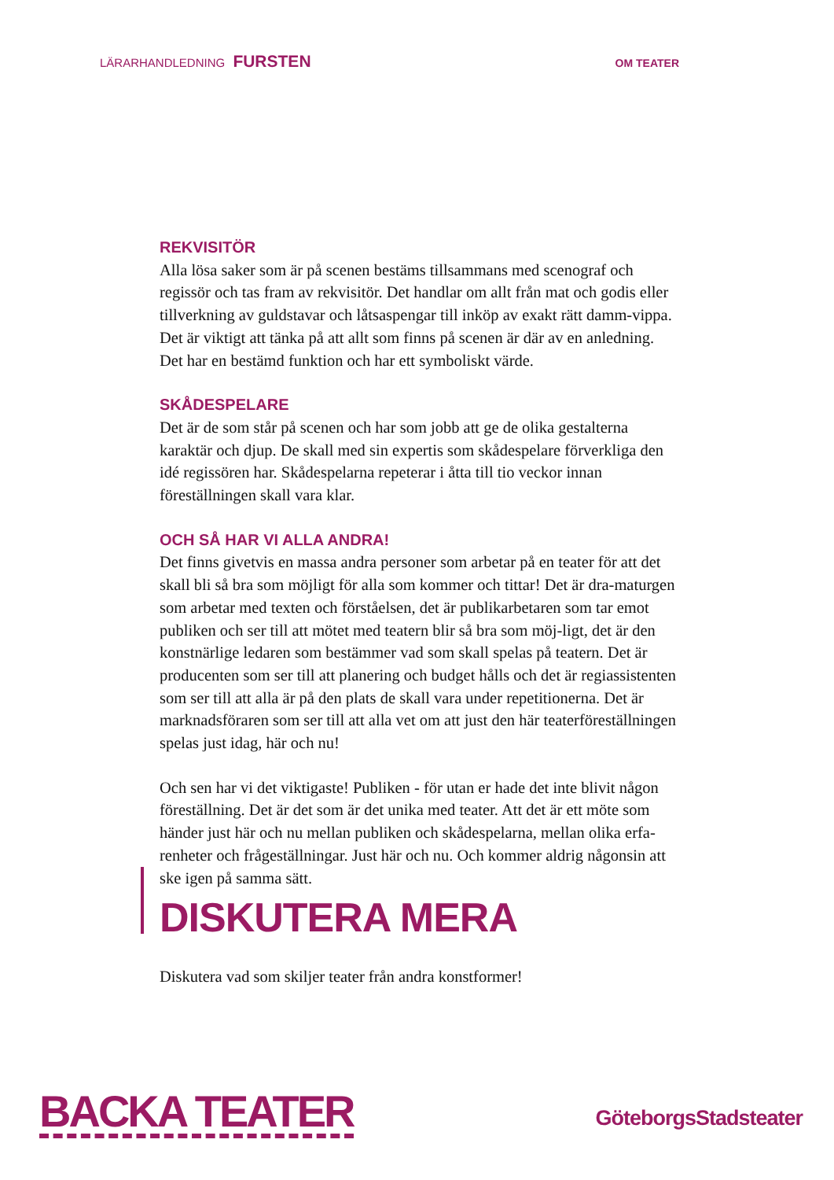LÄRARHANDLEDNING FURSTEN
OM TEATER
REKVISITÖR
Alla lösa saker som är på scenen bestäms tillsammans med scenograf och regissör och tas fram av rekvisitör. Det handlar om allt från mat och godis eller tillverkning av guldstavar och låtsaspengar till inköp av exakt rätt damm-vippa. Det är viktigt att tänka på att allt som finns på scenen är där av en anledning. Det har en bestämd funktion och har ett symboliskt värde.
SKÅDESPELARE
Det är de som står på scenen och har som jobb att ge de olika gestalterna karaktär och djup. De skall med sin expertis som skådespelare förverkliga den idé regissören har. Skådespelarna repeterar i åtta till tio veckor innan föreställningen skall vara klar.
OCH SÅ HAR VI ALLA ANDRA!
Det finns givetvis en massa andra personer som arbetar på en teater för att det skall bli så bra som möjligt för alla som kommer och tittar! Det är dra-maturgen som arbetar med texten och förståelsen, det är publikarbetaren som tar emot publiken och ser till att mötet med teatern blir så bra som möj-ligt, det är den konstnärlige ledaren som bestämmer vad som skall spelas på teatern. Det är producenten som ser till att planering och budget hålls och det är regiassistenten som ser till att alla är på den plats de skall vara under repetitionerna. Det är marknadsföraren som ser till att alla vet om att just den här teaterföreställningen spelas just idag, här och nu!
Och sen har vi det viktigaste! Publiken - för utan er hade det inte blivit någon föreställning. Det är det som är det unika med teater. Att det är ett möte som händer just här och nu mellan publiken och skådespelarna, mellan olika erfa-renheter och frågeställningar. Just här och nu. Och kommer aldrig någonsin att ske igen på samma sätt.
DISKUTERA MERA
Diskutera vad som skiljer teater från andra konstformer!
BACKA TEATER
GöteborgsStadsteater